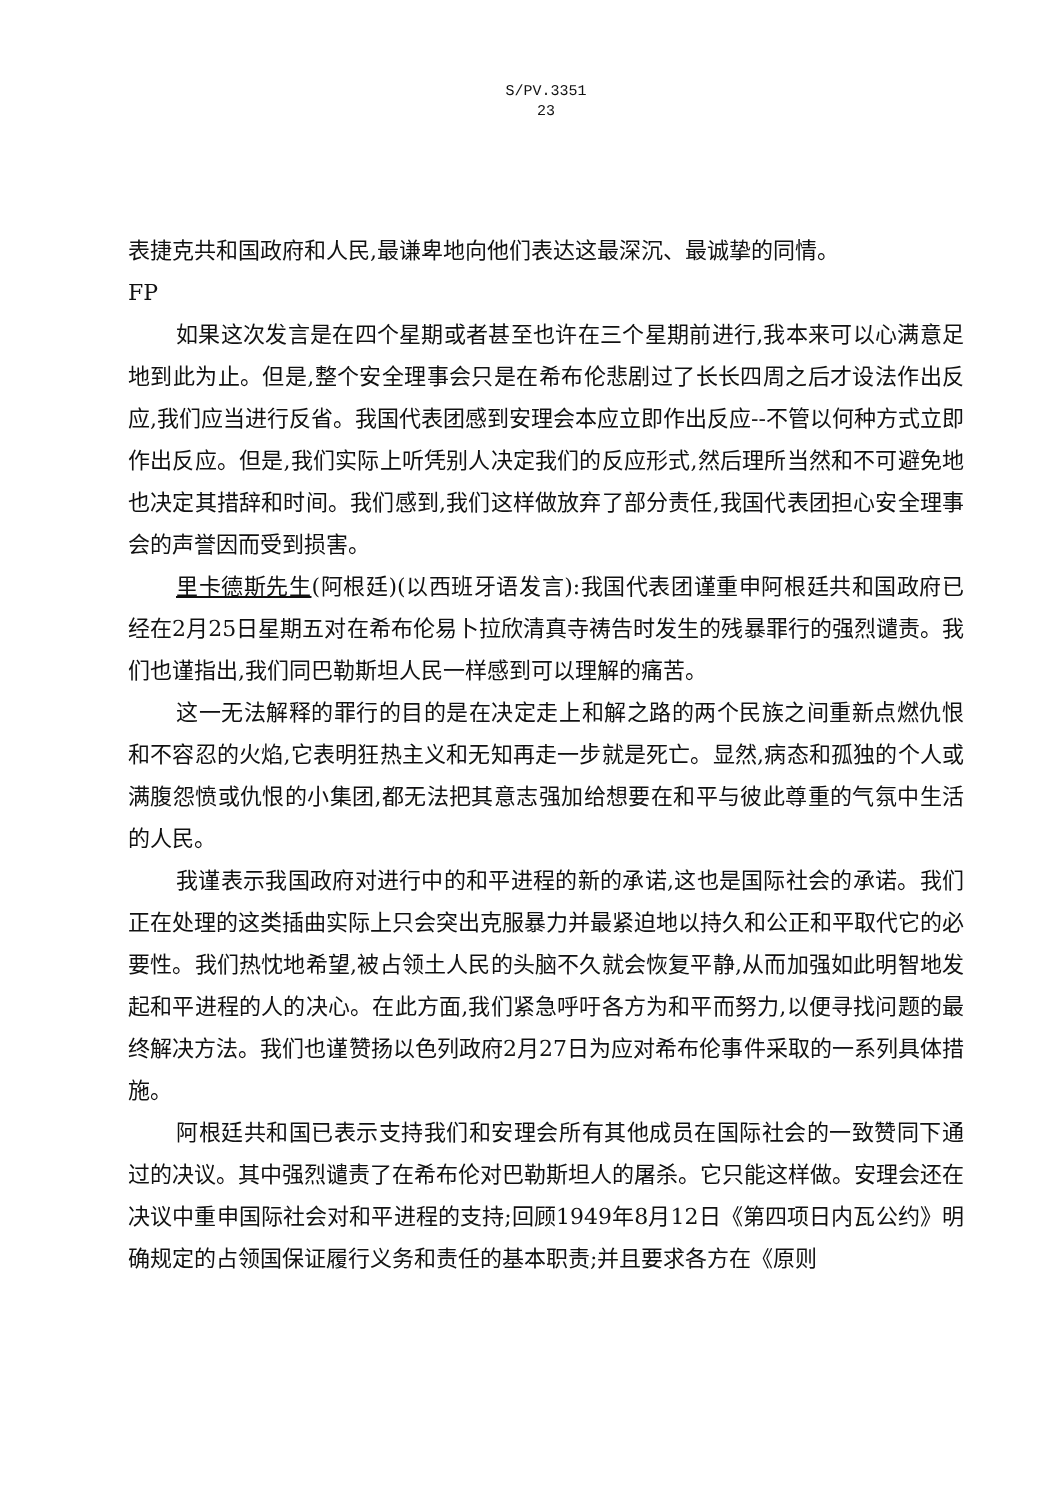S/PV.3351
23
表捷克共和国政府和人民,最谦卑地向他们表达这最深沉、最诚挚的同情。
FP
如果这次发言是在四个星期或者甚至也许在三个星期前进行,我本来可以心满意足地到此为止。但是,整个安全理事会只是在希布伦悲剧过了长长四周之后才设法作出反应,我们应当进行反省。我国代表团感到安理会本应立即作出反应--不管以何种方式立即作出反应。但是,我们实际上听凭别人决定我们的反应形式,然后理所当然和不可避免地也决定其措辞和时间。我们感到,我们这样做放弃了部分责任,我国代表团担心安全理事会的声誉因而受到损害。
里卡德斯先生(阿根廷)(以西班牙语发言):我国代表团谨重申阿根廷共和国政府已经在2月25日星期五对在希布伦易卜拉欣清真寺祷告时发生的残暴罪行的强烈谴责。我们也谨指出,我们同巴勒斯坦人民一样感到可以理解的痛苦。
这一无法解释的罪行的目的是在决定走上和解之路的两个民族之间重新点燃仇恨和不容忍的火焰,它表明狂热主义和无知再走一步就是死亡。显然,病态和孤独的个人或满腹怨愤或仇恨的小集团,都无法把其意志强加给想要在和平与彼此尊重的气氛中生活的人民。
我谨表示我国政府对进行中的和平进程的新的承诺,这也是国际社会的承诺。我们正在处理的这类插曲实际上只会突出克服暴力并最紧迫地以持久和公正和平取代它的必要性。我们热忱地希望,被占领土人民的头脑不久就会恢复平静,从而加强如此明智地发起和平进程的人的决心。在此方面,我们紧急呼吁各方为和平而努力,以便寻找问题的最终解决方法。我们也谨赞扬以色列政府2月27日为应对希布伦事件采取的一系列具体措施。
阿根廷共和国已表示支持我们和安理会所有其他成员在国际社会的一致赞同下通过的决议。其中强烈谴责了在希布伦对巴勒斯坦人的屠杀。它只能这样做。安理会还在决议中重申国际社会对和平进程的支持;回顾1949年8月12日《第四项日内瓦公约》明确规定的占领国保证履行义务和责任的基本职责;并且要求各方在《原则